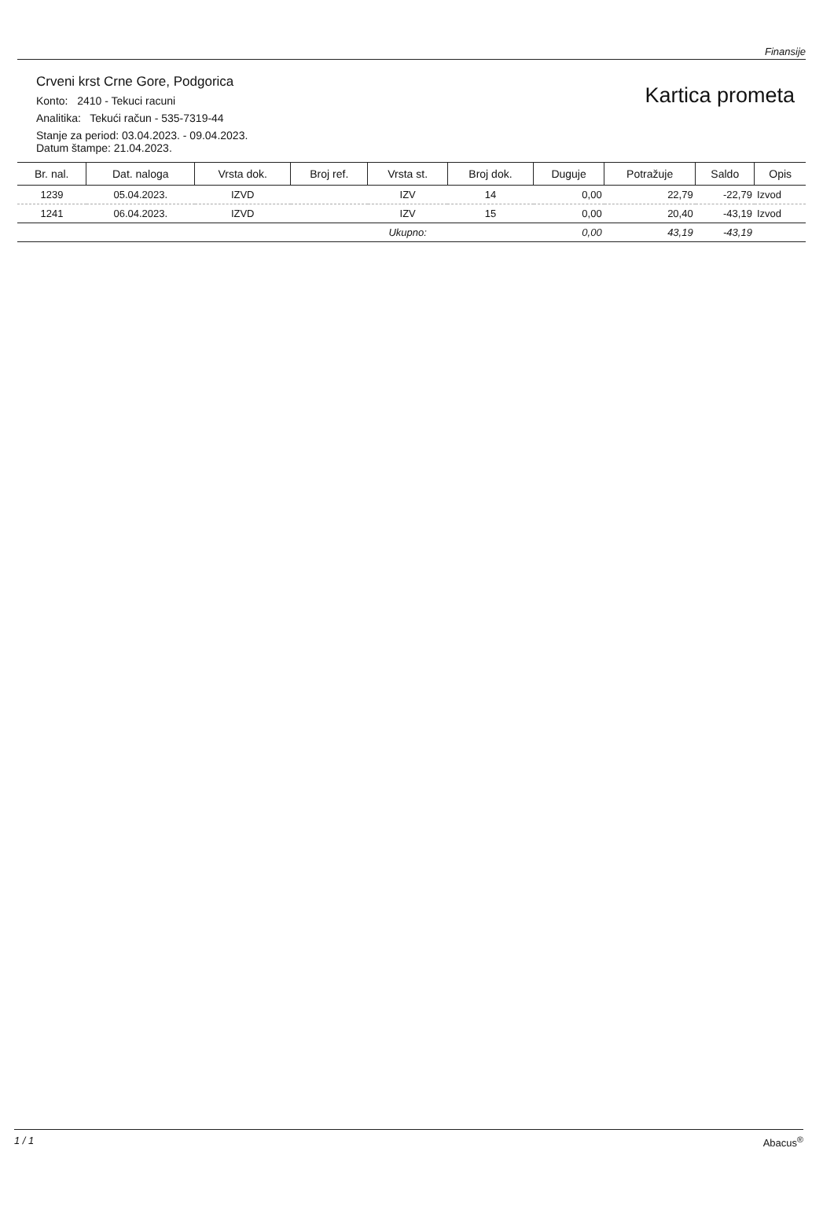Finansije
Crveni krst Crne Gore, Podgorica
Konto: 2410 - Tekuci racuni
Analitika: Tekući račun - 535-7319-44
Stanje za period: 03.04.2023. - 09.04.2023.
Datum štampe: 21.04.2023.
Kartica prometa
| Br. nal. | Dat. naloga | Vrsta dok. | Broj ref. | Vrsta st. | Broj dok. | Duguje | Potražuje | Saldo | Opis |
| --- | --- | --- | --- | --- | --- | --- | --- | --- | --- |
| 1239 | 05.04.2023. | IZVD | | IZV | 14 | 0,00 | 22,79 | -22,79 | Izvod |
| 1241 | 06.04.2023. | IZVD | | IZV | 15 | 0,00 | 20,40 | -43,19 | Izvod |
| | | | | Ukupno: | | 0,00 | 43,19 | -43,19 | |
1 / 1 Abacus<sup>®</sup>